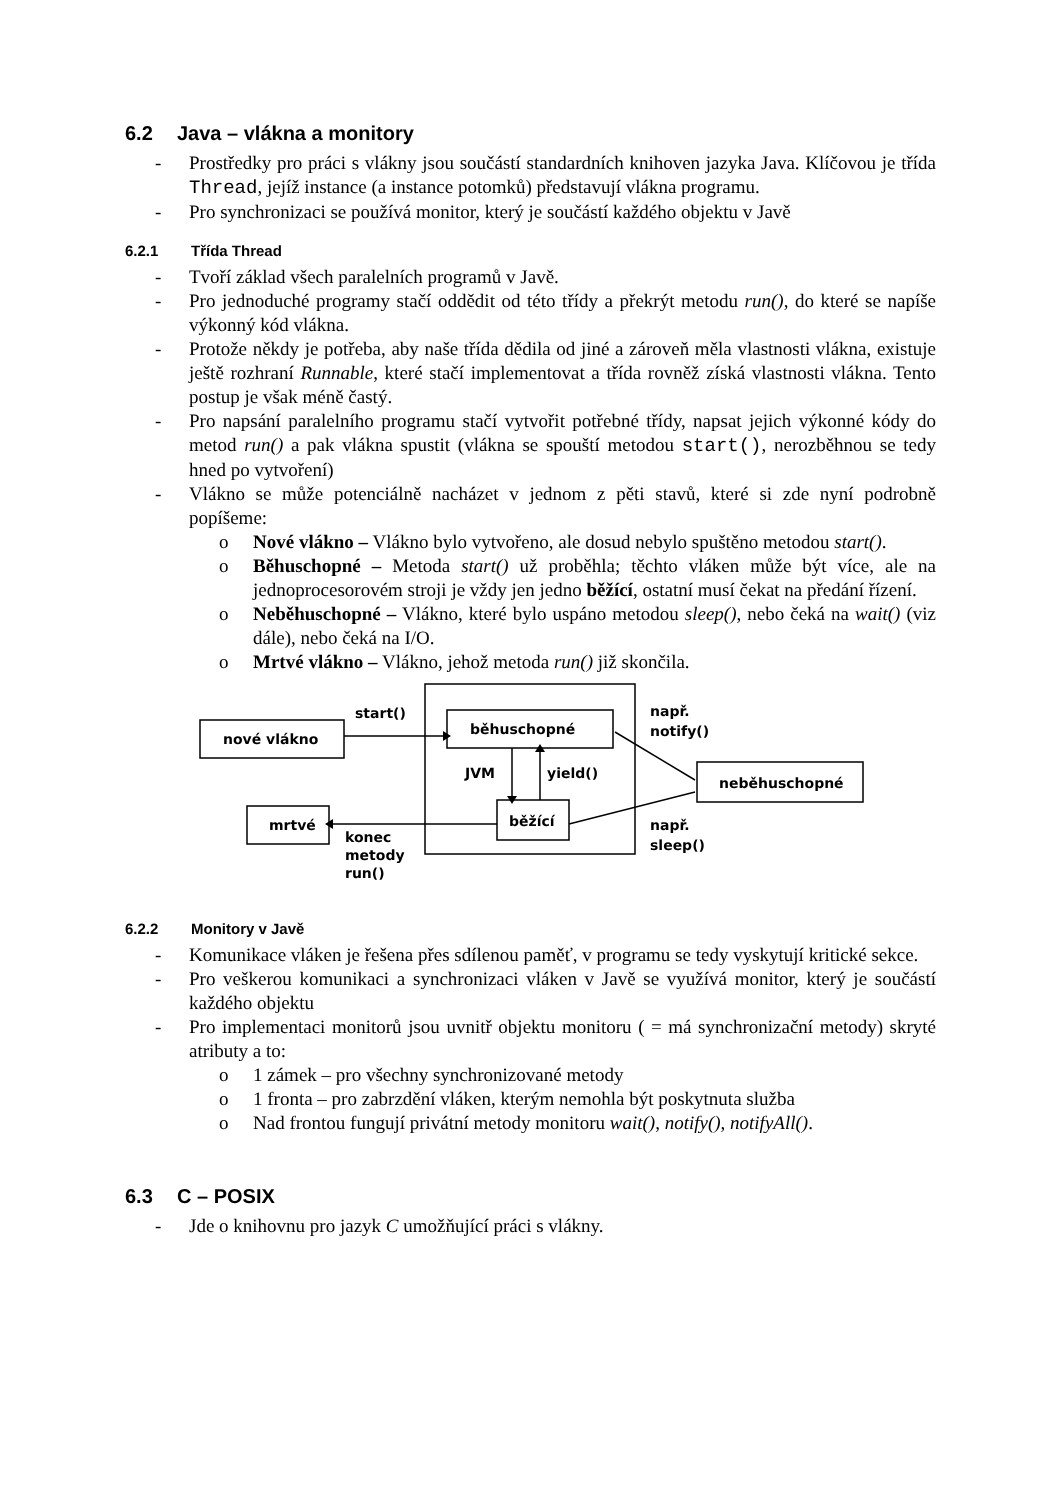6.2 Java – vlákna a monitory
- Prostředky pro práci s vlákny jsou součástí standardních knihoven jazyka Java. Klíčovou je třída Thread, jejíž instance (a instance potomků) představují vlákna programu.
- Pro synchronizaci se používá monitor, který je součástí každého objektu v Javě
6.2.1 Třída Thread
- Tvoří základ všech paralelních programů v Javě.
- Pro jednoduché programy stačí oddědit od této třídy a překrýt metodu run(), do které se napíše výkonný kód vlákna.
- Protože někdy je potřeba, aby naše třída dědila od jiné a zároveň měla vlastnosti vlákna, existuje ještě rozhraní Runnable, které stačí implementovat a třída rovněž získá vlastnosti vlákna. Tento postup je však méně častý.
- Pro napsání paralelního programu stačí vytvořit potřebné třídy, napsat jejich výkonné kódy do metod run() a pak vlákna spustit (vlákna se spouští metodou start(), nerozběhnou se tedy hned po vytvoření)
- Vlákno se může potenciálně nacházet v jednom z pěti stavů, které si zde nyní podrobně popíšeme:
o Nové vlákno – Vlákno bylo vytvořeno, ale dosud nebylo spuštěno metodou start().
o Běhuschopné – Metoda start() už proběhla; těchto vláken může být více, ale na jednoprocesorovém stroji je vždy jen jedno běžící, ostatní musí čekat na předání řízení.
o Neběhuschopné – Vlákno, které bylo uspáno metodou sleep(), nebo čeká na wait() (viz dále), nebo čeká na I/O.
o Mrtvé vlákno – Vlákno, jehož metoda run() již skončila.
nové vlákno
start()
běhuschopné
např.
notify()
JVM
yield()
neběhuschopné
mrtvé
běžící
např.
sleep()
konec
metody
run()
6.2.2 Monitory v Javě
- Komunikace vláken je řešena přes sdílenou paměť, v programu se tedy vyskytují kritické sekce.
- Pro veškerou komunikaci a synchronizaci vláken v Javě se využívá monitor, který je součástí každého objektu
- Pro implementaci monitorů jsou uvnitř objektu monitoru ( = má synchronizační metody) skryté atributy a to:
o 1 zámek – pro všechny synchronizované metody
o 1 fronta – pro zabrzdění vláken, kterým nemohla být poskytnuta služba
o Nad frontou fungují privátní metody monitoru wait(), notify(), notifyAll().
6.3 C – POSIX
- Jde o knihovnu pro jazyk C umožňující práci s vlákny.